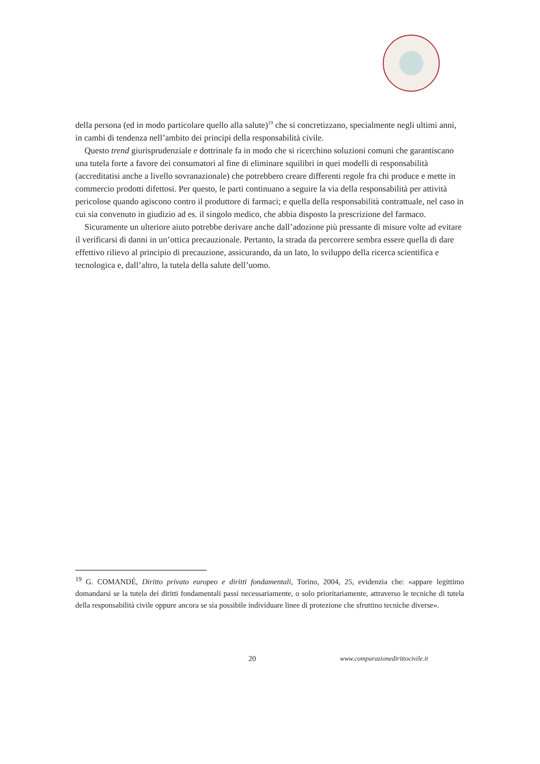della persona (ed in modo particolare quello alla salute)<sup>19</sup> che si concretizzano, specialmente negli ultimi anni, in cambi di tendenza nell’ambito dei principi della responsabilità civile.
Questo trend giurisprudenziale e dottrinale fa in modo che si ricerchino soluzioni comuni che garantiscano una tutela forte a favore dei consumatori al fine di eliminare squilibri in quei modelli di responsabilità (accreditatisi anche a livello sovranazionale) che potrebbero creare differenti regole fra chi produce e mette in commercio prodotti difettosi. Per questo, le parti continuano a seguire la via della responsabilità per attività pericolose quando agiscono contro il produttore di farmaci; e quella della responsabilità contrattuale, nel caso in cui sia convenuto in giudizio ad es. il singolo medico, che abbia disposto la prescrizione del farmaco.
Sicuramente un ulteriore aiuto potrebbe derivare anche dall’adozione più pressante di misure volte ad evitare il verificarsi di danni in un’ottica precauzionale. Pertanto, la strada da percorrere sembra essere quella di dare effettivo rilievo al principio di precauzione, assicurando, da un lato, lo sviluppo della ricerca scientifica e tecnologica e, dall’altro, la tutela della salute dell’uomo.
<sup>19</sup> G. COMANDÉ, Diritto privato europeo e diritti fondamentali, Torino, 2004, 25, evidenzia che: «appare legittimo domandarsi se la tutela dei diritti fondamentali passi necessariamente, o solo prioritariamente, attraverso le tecniche di tutela della responsabilità civile oppure ancora se sia possibile individuare linee di protezione che sfruttino tecniche diverse».
20 www.comparazionedirittocivile.it